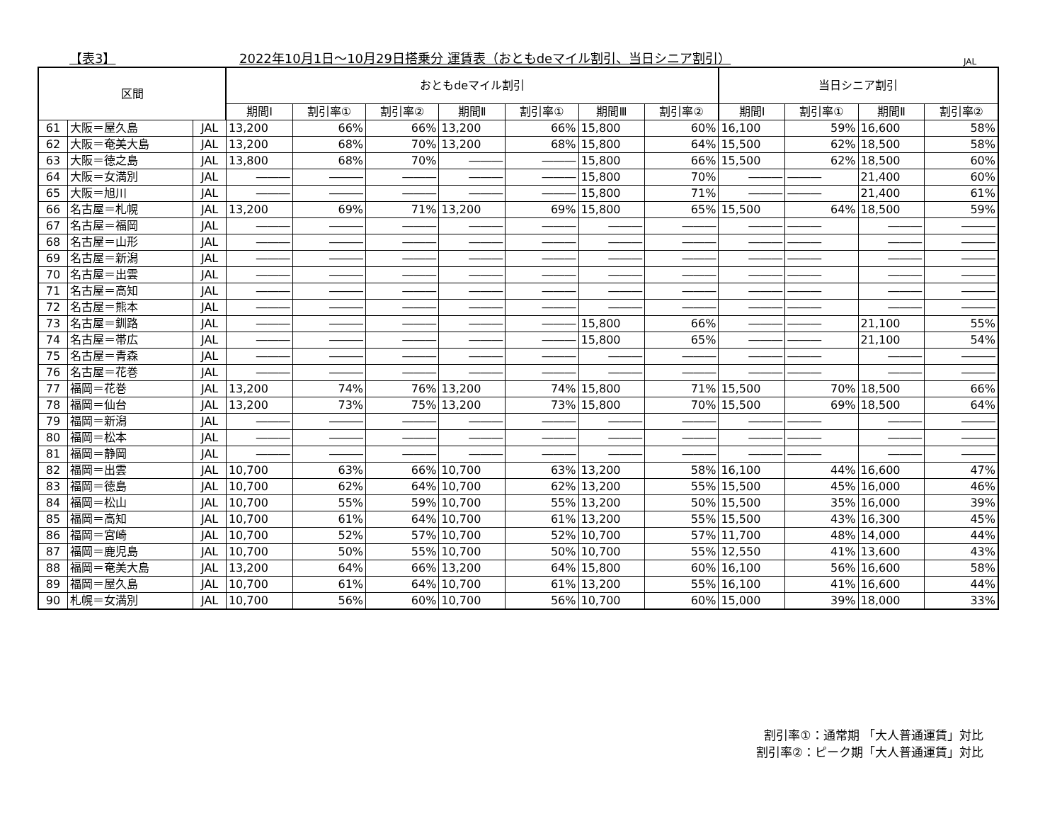【表3】 2022年10月1日～10月29日搭乗分 運賃表（おともdeマイル割引、当日シニア割引） JAL
| 区間 | | | おともdeマイル割引 | | | | | | | 当日シニア割引 | | | |
| --- | --- | --- | --- | --- | --- | --- | --- | --- | --- | --- | --- | --- | --- |
| | | | 期間Ⅰ | 割引率① | 割引率② | 期間Ⅱ | 割引率① | 期間Ⅲ | 割引率② | 期間Ⅰ | 割引率① | 期間Ⅱ | 割引率② |
| 61 | 大阪＝屋久島 | JAL | 13,200 | 66% | 66% | 13,200 | 66% | 15,800 | 60% | 16,100 | 59% | 16,600 | 58% |
| 62 | 大阪＝奄美大島 | JAL | 13,200 | 68% | 70% | 13,200 | 68% | 15,800 | 64% | 15,500 | 62% | 18,500 | 58% |
| 63 | 大阪＝徳之島 | JAL | 13,800 | 68% | 70% | ――― | ――― | 15,800 | 66% | 15,500 | 62% | 18,500 | 60% |
| 64 | 大阪＝女満別 | JAL | ――― | ――― | ――― | ――― | ――― | 15,800 | 70% | ――― | ――― | 21,400 | 60% |
| 65 | 大阪＝旭川 | JAL | ――― | ――― | ――― | ――― | ――― | 15,800 | 71% | ――― | ――― | 21,400 | 61% |
| 66 | 名古屋＝札幌 | JAL | 13,200 | 69% | 71% | 13,200 | 69% | 15,800 | 65% | 15,500 | 64% | 18,500 | 59% |
| 67 | 名古屋＝福岡 | JAL | ――― | ――― | ――― | ――― | ――― | ――― | ――― | ――― | ――― | ――― | ――― |
| 68 | 名古屋＝山形 | JAL | ――― | ――― | ――― | ――― | ――― | ――― | ――― | ――― | ――― | ――― | ――― |
| 69 | 名古屋＝新潟 | JAL | ――― | ――― | ――― | ――― | ――― | ――― | ――― | ――― | ――― | ――― | ――― |
| 70 | 名古屋＝出雲 | JAL | ――― | ――― | ――― | ――― | ――― | ――― | ――― | ――― | ――― | ――― | ――― |
| 71 | 名古屋＝高知 | JAL | ――― | ――― | ――― | ――― | ――― | ――― | ――― | ――― | ――― | ――― | ――― |
| 72 | 名古屋＝熊本 | JAL | ――― | ――― | ――― | ――― | ――― | ――― | ――― | ――― | ――― | ――― | ――― |
| 73 | 名古屋＝釧路 | JAL | ――― | ――― | ――― | ――― | ――― | 15,800 | 66% | ――― | ――― | 21,100 | 55% |
| 74 | 名古屋＝帯広 | JAL | ――― | ――― | ――― | ――― | ――― | 15,800 | 65% | ――― | ――― | 21,100 | 54% |
| 75 | 名古屋＝青森 | JAL | ――― | ――― | ――― | ――― | ――― | ――― | ――― | ――― | ――― | ――― | ――― |
| 76 | 名古屋＝花巻 | JAL | ――― | ――― | ――― | ――― | ――― | ――― | ――― | ――― | ――― | ――― | ――― |
| 77 | 福岡＝花巻 | JAL | 13,200 | 74% | 76% | 13,200 | 74% | 15,800 | 71% | 15,500 | 70% | 18,500 | 66% |
| 78 | 福岡＝仙台 | JAL | 13,200 | 73% | 75% | 13,200 | 73% | 15,800 | 70% | 15,500 | 69% | 18,500 | 64% |
| 79 | 福岡＝新潟 | JAL | ――― | ――― | ――― | ――― | ――― | ――― | ――― | ――― | ――― | ――― | ――― |
| 80 | 福岡＝松本 | JAL | ――― | ――― | ――― | ――― | ――― | ――― | ――― | ――― | ――― | ――― | ――― |
| 81 | 福岡＝静岡 | JAL | ――― | ――― | ――― | ――― | ――― | ――― | ――― | ――― | ――― | ――― | ――― |
| 82 | 福岡＝出雲 | JAL | 10,700 | 63% | 66% | 10,700 | 63% | 13,200 | 58% | 16,100 | 44% | 16,600 | 47% |
| 83 | 福岡＝徳島 | JAL | 10,700 | 62% | 64% | 10,700 | 62% | 13,200 | 55% | 15,500 | 45% | 16,000 | 46% |
| 84 | 福岡＝松山 | JAL | 10,700 | 55% | 59% | 10,700 | 55% | 13,200 | 50% | 15,500 | 35% | 16,000 | 39% |
| 85 | 福岡＝高知 | JAL | 10,700 | 61% | 64% | 10,700 | 61% | 13,200 | 55% | 15,500 | 43% | 16,300 | 45% |
| 86 | 福岡＝宮崎 | JAL | 10,700 | 52% | 57% | 10,700 | 52% | 10,700 | 57% | 11,700 | 48% | 14,000 | 44% |
| 87 | 福岡＝鹿児島 | JAL | 10,700 | 50% | 55% | 10,700 | 50% | 10,700 | 55% | 12,550 | 41% | 13,600 | 43% |
| 88 | 福岡＝奄美大島 | JAL | 13,200 | 64% | 66% | 13,200 | 64% | 15,800 | 60% | 16,100 | 56% | 16,600 | 58% |
| 89 | 福岡＝屋久島 | JAL | 10,700 | 61% | 64% | 10,700 | 61% | 13,200 | 55% | 16,100 | 41% | 16,600 | 44% |
| 90 | 札幌＝女満別 | JAL | 10,700 | 56% | 60% | 10,700 | 56% | 10,700 | 60% | 15,000 | 39% | 18,000 | 33% |
割引率①：通常期 「大人普通運賃」対比
割引率②：ピーク期「大人普通運賃」対比